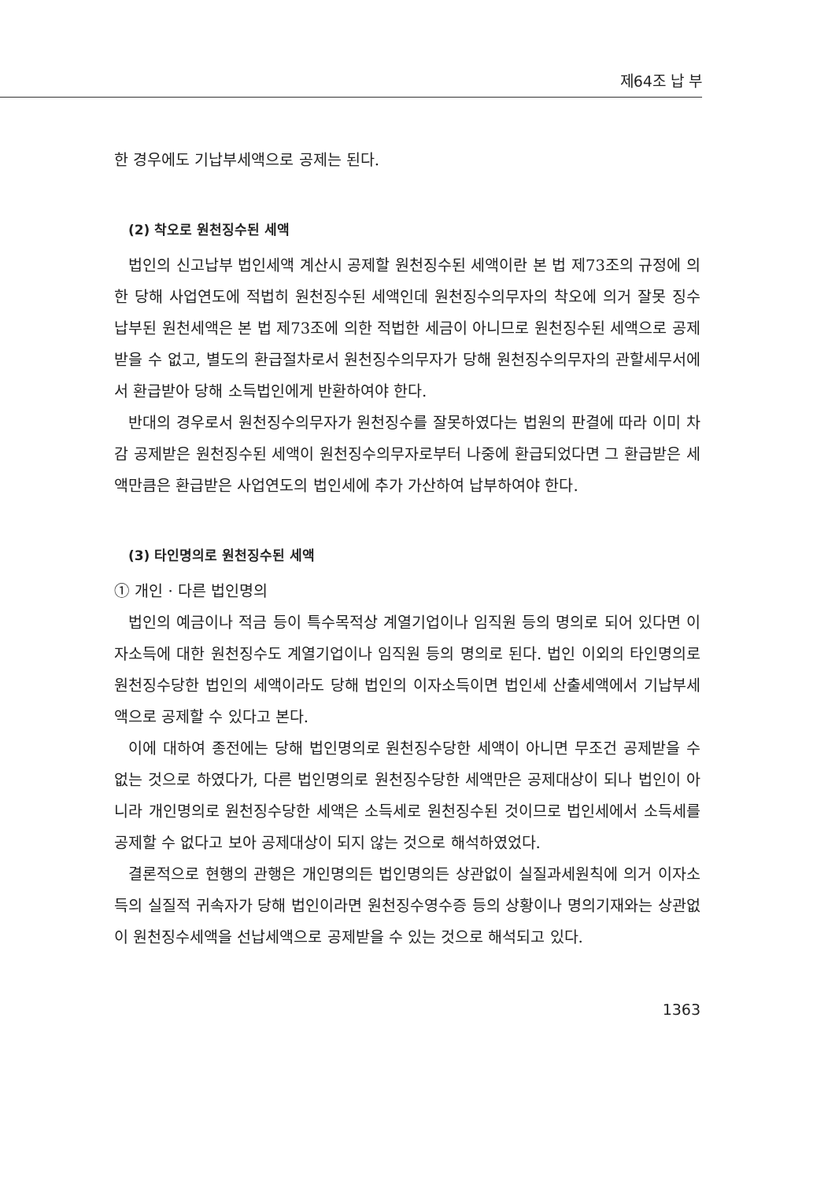제64조 납 부
한 경우에도 기납부세액으로 공제는 된다.
(2) 착오로 원천징수된 세액
법인의 신고납부 법인세액 계산시 공제할 원천징수된 세액이란 본 법 제73조의 규정에 의한 당해 사업연도에 적법히 원천징수된 세액인데 원천징수의무자의 착오에 의거 잘못 징수납부된 원천세액은 본 법 제73조에 의한 적법한 세금이 아니므로 원천징수된 세액으로 공제받을 수 없고, 별도의 환급절차로서 원천징수의무자가 당해 원천징수의무자의 관할세무서에서 환급받아 당해 소득법인에게 반환하여야 한다.
반대의 경우로서 원천징수의무자가 원천징수를 잘못하였다는 법원의 판결에 따라 이미 차감 공제받은 원천징수된 세액이 원천징수의무자로부터 나중에 환급되었다면 그 환급받은 세액만큼은 환급받은 사업연도의 법인세에 추가 가산하여 납부하여야 한다.
(3) 타인명의로 원천징수된 세액
① 개인 · 다른 법인명의
법인의 예금이나 적금 등이 특수목적상 계열기업이나 임직원 등의 명의로 되어 있다면 이자소득에 대한 원천징수도 계열기업이나 임직원 등의 명의로 된다. 법인 이외의 타인명의로 원천징수당한 법인의 세액이라도 당해 법인의 이자소득이면 법인세 산출세액에서 기납부세액으로 공제할 수 있다고 본다.
이에 대하여 종전에는 당해 법인명의로 원천징수당한 세액이 아니면 무조건 공제받을 수 없는 것으로 하였다가, 다른 법인명의로 원천징수당한 세액만은 공제대상이 되나 법인이 아니라 개인명의로 원천징수당한 세액은 소득세로 원천징수된 것이므로 법인세에서 소득세를 공제할 수 없다고 보아 공제대상이 되지 않는 것으로 해석하였었다.
결론적으로 현행의 관행은 개인명의든 법인명의든 상관없이 실질과세원칙에 의거 이자소득의 실질적 귀속자가 당해 법인이라면 원천징수영수증 등의 상황이나 명의기재와는 상관없이 원천징수세액을 선납세액으로 공제받을 수 있는 것으로 해석되고 있다.
1363